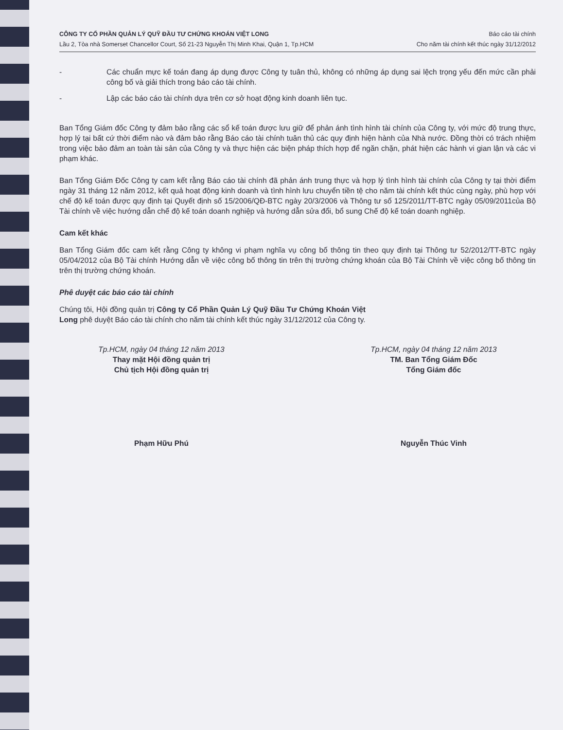CÔNG TY CỔ PHẦN QUẢN LÝ QUỸ ĐẦU TƯ CHỨNG KHOÁN VIỆT LONG
Lầu 2, Tòa nhà Somerset Chancellor Court, Số 21-23 Nguyễn Thị Minh Khai, Quận 1, Tp.HCM
Báo cáo tài chính
Cho năm tài chính kết thúc ngày 31/12/2012
- Các chuẩn mực kế toán đang áp dụng được Công ty tuân thủ, không có những áp dụng sai lệch trọng yếu đến mức cần phải công bố và giải thích trong báo cáo tài chính.
- Lập các báo cáo tài chính dựa trên cơ sở hoạt động kinh doanh liên tục.
Ban Tổng Giám đốc Công ty đảm bảo rằng các sổ kế toán được lưu giữ để phản ánh tình hình tài chính của Công ty, với mức độ trung thực, hợp lý tại bất cứ thời điểm nào và đảm bảo rằng Báo cáo tài chính tuân thủ các quy định hiện hành của Nhà nước. Đồng thời có trách nhiệm trong việc bảo đảm an toàn tài sản của Công ty và thực hiện các biện pháp thích hợp để ngăn chặn, phát hiện các hành vi gian lận và các vi phạm khác.
Ban Tổng Giám Đốc Công ty cam kết rằng Báo cáo tài chính đã phản ánh trung thực và hợp lý tình hình tài chính của Công ty tại thời điểm ngày 31 tháng 12 năm 2012, kết quả hoạt động kinh doanh và tình hình lưu chuyển tiền tệ cho năm tài chính kết thúc cùng ngày, phù hợp với chế độ kế toán được quy định tại Quyết định số 15/2006/QĐ-BTC ngày 20/3/2006 và Thông tư số 125/2011/TT-BTC ngày 05/09/2011của Bộ Tài chính về việc hướng dẫn chế độ kế toán doanh nghiệp và hướng dẫn sửa đổi, bổ sung Chế độ kế toán doanh nghiệp.
Cam kết khác
Ban Tổng Giám đốc cam kết rằng Công ty không vi phạm nghĩa vụ công bố thông tin theo quy định tại Thông tư 52/2012/TT-BTC ngày 05/04/2012 của Bộ Tài chính Hướng dẫn về việc công bố thông tin trên thị trường chứng khoán của Bộ Tài Chính về việc công bố thông tin trên thị trường chứng khoán.
Phê duyệt các báo cáo tài chính
Chúng tôi, Hội đồng quản trị Công ty Cổ Phần Quản Lý Quỹ Đầu Tư Chứng Khoán Việt Long phê duyệt Báo cáo tài chính cho năm tài chính kết thúc ngày 31/12/2012 của Công ty.
Tp.HCM, ngày 04 tháng 12 năm 2013
Thay mặt Hội đồng quản trị
Chủ tịch Hội đồng quản trị
Phạm Hữu Phú
Tp.HCM, ngày 04 tháng 12 năm 2013
TM. Ban Tổng Giám Đốc
Tổng Giám đốc
Nguyễn Thúc Vinh